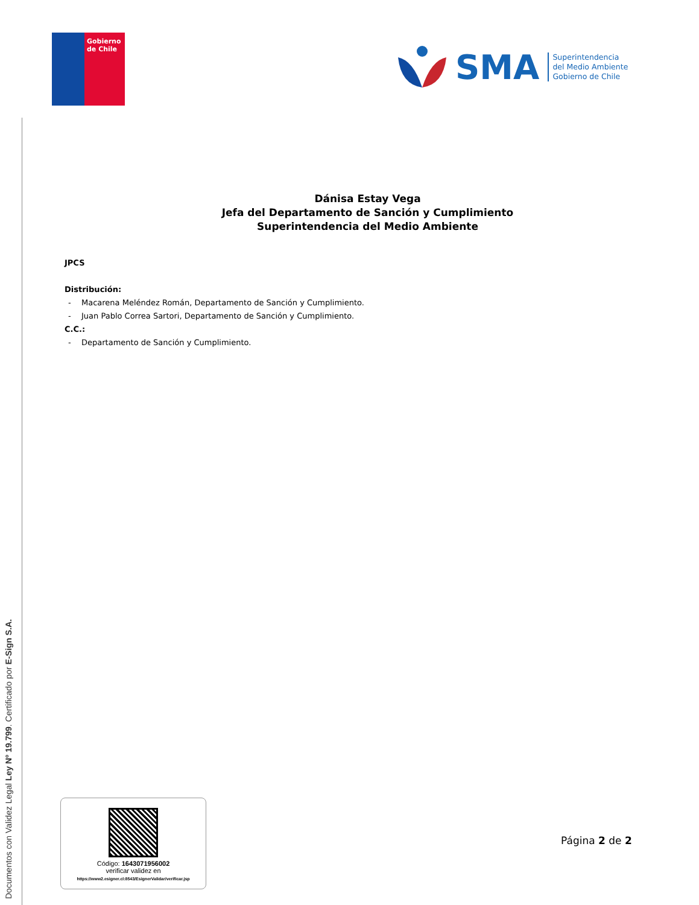Documentos con Validez Legal Ley Nº 19.799. Certificado por E-Sign S.A.
Gobierno
de Chile
SMA
Superintendencia
del Medio Ambiente
Gobierno de Chile
Dánisa Estay Vega
Jefa del Departamento de Sanción y Cumplimiento
Superintendencia del Medio Ambiente
JPCS
Distribución:
- Macarena Meléndez Román, Departamento de Sanción y Cumplimiento.
- Juan Pablo Correa Sartori, Departamento de Sanción y Cumplimiento.
C.C.:
- Departamento de Sanción y Cumplimiento.
Código: 1643071956002
verificar validez en
https://www2.esigner.cl:8543/EsignerValidar/verificar.jsp
Página 2 de 2